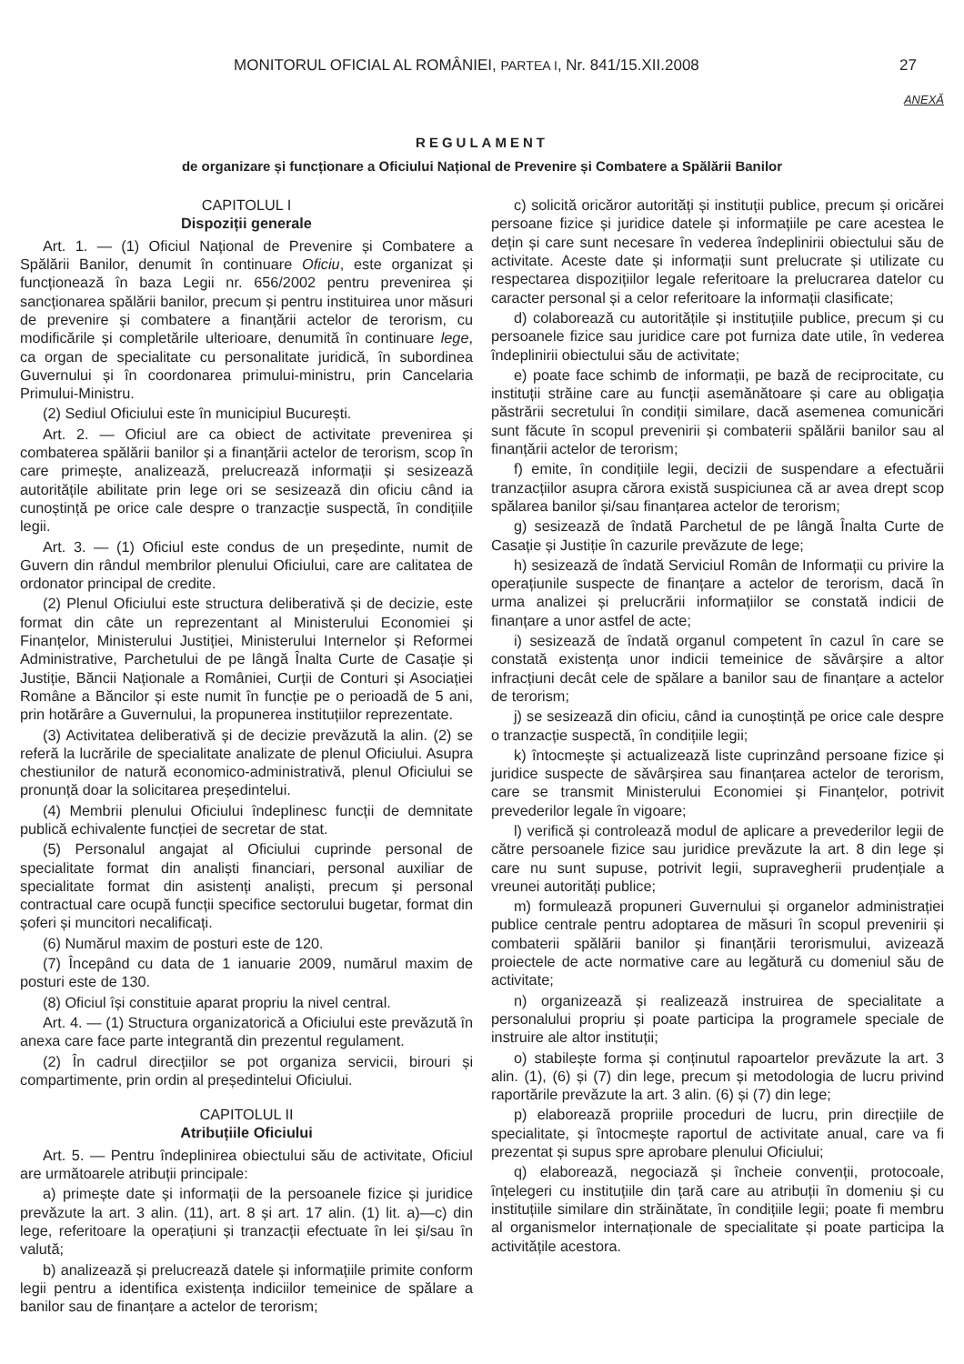MONITORUL OFICIAL AL ROMÂNIEI, PARTEA I, Nr. 841/15.XII.2008 27
ANEXĂ
REGULAMENT
de organizare și funcționare a Oficiului Național de Prevenire și Combatere a Spălării Banilor
CAPITOLUL I
Dispoziții generale
Art. 1. — (1) Oficiul Național de Prevenire și Combatere a Spălării Banilor, denumit în continuare Oficiu, este organizat și funcționează în baza Legii nr. 656/2002 pentru prevenirea și sancționarea spălării banilor, precum și pentru instituirea unor măsuri de prevenire și combatere a finanțării actelor de terorism, cu modificările și completările ulterioare, denumită în continuare lege, ca organ de specialitate cu personalitate juridică, în subordinea Guvernului și în coordonarea primului-ministru, prin Cancelaria Primului-Ministru.
(2) Sediul Oficiului este în municipiul București.
Art. 2. — Oficiul are ca obiect de activitate prevenirea și combaterea spălării banilor și a finanțării actelor de terorism, scop în care primește, analizează, prelucrează informații și sesizează autoritățile abilitate prin lege ori se sesizează din oficiu când ia cunoștință pe orice cale despre o tranzacție suspectă, în condițiile legii.
Art. 3. — (1) Oficiul este condus de un președinte, numit de Guvern din rândul membrilor plenului Oficiului, care are calitatea de ordonator principal de credite.
(2) Plenul Oficiului este structura deliberativă și de decizie, este format din câte un reprezentant al Ministerului Economiei și Finanțelor, Ministerului Justiției, Ministerului Internelor și Reformei Administrative, Parchetului de pe lângă Înalta Curte de Casație și Justiție, Băncii Naționale a României, Curții de Conturi și Asociației Române a Băncilor și este numit în funcție pe o perioadă de 5 ani, prin hotărâre a Guvernului, la propunerea instituțiilor reprezentate.
(3) Activitatea deliberativă și de decizie prevăzută la alin. (2) se referă la lucrările de specialitate analizate de plenul Oficiului. Asupra chestiunilor de natură economico-administrativă, plenul Oficiului se pronunță doar la solicitarea președintelui.
(4) Membrii plenului Oficiului îndeplinesc funcții de demnitate publică echivalente funcției de secretar de stat.
(5) Personalul angajat al Oficiului cuprinde personal de specialitate format din analiști financiari, personal auxiliar de specialitate format din asistenți analiști, precum și personal contractual care ocupă funcții specifice sectorului bugetar, format din șoferi și muncitori necalificați.
(6) Numărul maxim de posturi este de 120.
(7) Începând cu data de 1 ianuarie 2009, numărul maxim de posturi este de 130.
(8) Oficiul își constituie aparat propriu la nivel central.
Art. 4. — (1) Structura organizatorică a Oficiului este prevăzută în anexa care face parte integrantă din prezentul regulament.
(2) În cadrul direcțiilor se pot organiza servicii, birouri și compartimente, prin ordin al președintelui Oficiului.
CAPITOLUL II
Atribuțiile Oficiului
Art. 5. — Pentru îndeplinirea obiectului său de activitate, Oficiul are următoarele atribuții principale:
a) primește date și informații de la persoanele fizice și juridice prevăzute la art. 3 alin. (11), art. 8 și art. 17 alin. (1) lit. a)—c) din lege, referitoare la operațiuni și tranzacții efectuate în lei și/sau în valută;
b) analizează și prelucrează datele și informațiile primite conform legii pentru a identifica existența indiciilor temeinice de spălare a banilor sau de finanțare a actelor de terorism;
c) solicită oricăror autorități și instituții publice, precum și oricărei persoane fizice și juridice datele și informațiile pe care acestea le dețin și care sunt necesare în vederea îndeplinirii obiectului său de activitate. Aceste date și informații sunt prelucrate și utilizate cu respectarea dispozițiilor legale referitoare la prelucrarea datelor cu caracter personal și a celor referitoare la informații clasificate;
d) colaborează cu autoritățile și instituțiile publice, precum și cu persoanele fizice sau juridice care pot furniza date utile, în vederea îndeplinirii obiectului său de activitate;
e) poate face schimb de informații, pe bază de reciprocitate, cu instituții străine care au funcții asemănătoare și care au obligația păstrării secretului în condiții similare, dacă asemenea comunicări sunt făcute în scopul prevenirii și combaterii spălării banilor sau al finanțării actelor de terorism;
f) emite, în condițiile legii, decizii de suspendare a efectuării tranzacțiilor asupra cărora există suspiciunea că ar avea drept scop spălarea banilor și/sau finanțarea actelor de terorism;
g) sesizează de îndată Parchetul de pe lângă Înalta Curte de Casație și Justiție în cazurile prevăzute de lege;
h) sesizează de îndată Serviciul Român de Informații cu privire la operațiunile suspecte de finanțare a actelor de terorism, dacă în urma analizei și prelucrării informațiilor se constată indicii de finanțare a unor astfel de acte;
i) sesizează de îndată organul competent în cazul în care se constată existența unor indicii temeinice de săvârșire a altor infracțiuni decât cele de spălare a banilor sau de finanțare a actelor de terorism;
j) se sesizează din oficiu, când ia cunoștință pe orice cale despre o tranzacție suspectă, în condițiile legii;
k) întocmește și actualizează liste cuprinzând persoane fizice și juridice suspecte de săvârșirea sau finanțarea actelor de terorism, care se transmit Ministerului Economiei și Finanțelor, potrivit prevederilor legale în vigoare;
l) verifică și controlează modul de aplicare a prevederilor legii de către persoanele fizice sau juridice prevăzute la art. 8 din lege și care nu sunt supuse, potrivit legii, supravegherii prudențiale a vreunei autorități publice;
m) formulează propuneri Guvernului și organelor administrației publice centrale pentru adoptarea de măsuri în scopul prevenirii și combaterii spălării banilor și finanțării terorismului, avizează proiectele de acte normative care au legătură cu domeniul său de activitate;
n) organizează și realizează instruirea de specialitate a personalului propriu și poate participa la programele speciale de instruire ale altor instituții;
o) stabilește forma și conținutul rapoartelor prevăzute la art. 3 alin. (1), (6) și (7) din lege, precum și metodologia de lucru privind raportările prevăzute la art. 3 alin. (6) și (7) din lege;
p) elaborează propriile proceduri de lucru, prin direcțiile de specialitate, și întocmește raportul de activitate anual, care va fi prezentat și supus spre aprobare plenului Oficiului;
q) elaborează, negociază și încheie convenții, protocoale, înțelegeri cu instituțiile din țară care au atribuții în domeniu și cu instituțiile similare din străinătate, în condițiile legii; poate fi membru al organismelor internaționale de specialitate și poate participa la activitățile acestora.